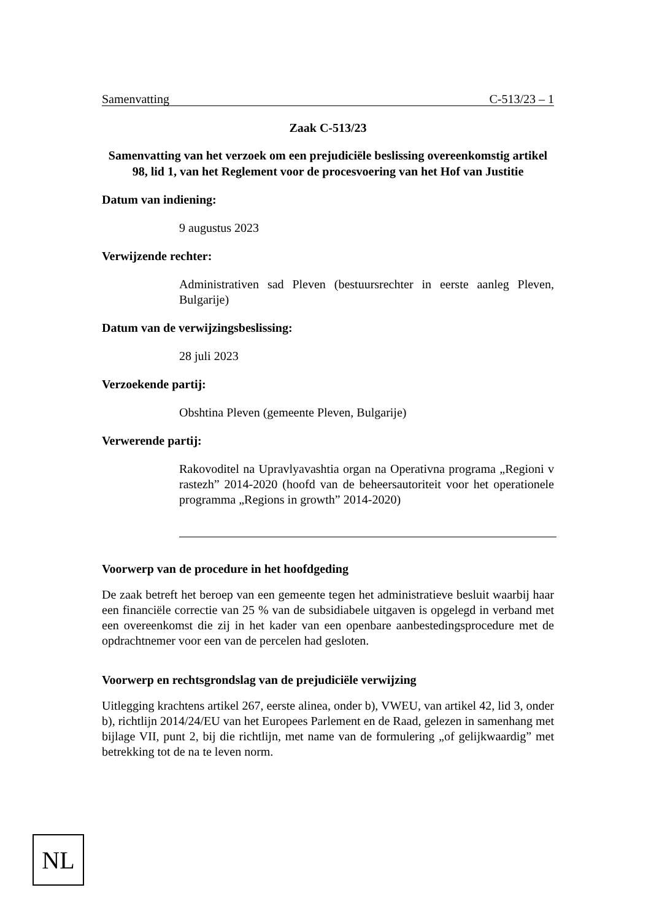Samenvatting C-513/23 – 1
Zaak C-513/23
Samenvatting van het verzoek om een prejudiciële beslissing overeenkomstig artikel 98, lid 1, van het Reglement voor de procesvoering van het Hof van Justitie
Datum van indiening:
9 augustus 2023
Verwijzende rechter:
Administrativen sad Pleven (bestuursrechter in eerste aanleg Pleven, Bulgarije)
Datum van de verwijzingsbeslissing:
28 juli 2023
Verzoekende partij:
Obshtina Pleven (gemeente Pleven, Bulgarije)
Verwerende partij:
Rakovoditel na Upravlyavashtia organ na Operativna programa „Regioni v rastezh” 2014-2020 (hoofd van de beheersautoriteit voor het operationele programma „Regions in growth” 2014-2020)
Voorwerp van de procedure in het hoofdgeding
De zaak betreft het beroep van een gemeente tegen het administratieve besluit waarbij haar een financiële correctie van 25 % van de subsidiabele uitgaven is opgelegd in verband met een overeenkomst die zij in het kader van een openbare aanbestedingsprocedure met de opdrachtnemer voor een van de percelen had gesloten.
Voorwerp en rechtsgrondslag van de prejudiciële verwijzing
Uitlegging krachtens artikel 267, eerste alinea, onder b), VWEU, van artikel 42, lid 3, onder b), richtlijn 2014/24/EU van het Europees Parlement en de Raad, gelezen in samenhang met bijlage VII, punt 2, bij die richtlijn, met name van de formulering „of gelijkwaardig” met betrekking tot de na te leven norm.
NL